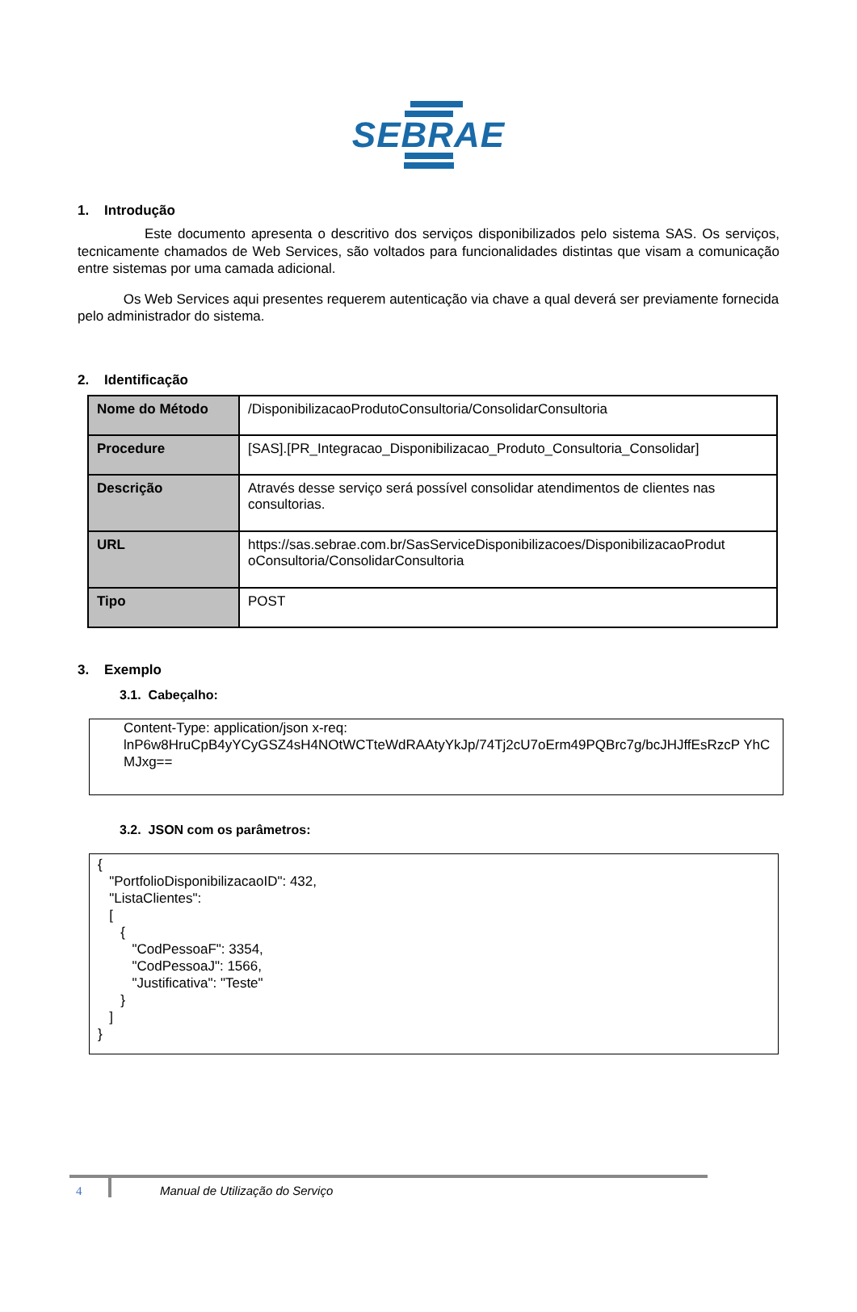SEBRAE
1. Introdução
Este documento apresenta o descritivo dos serviços disponibilizados pelo sistema SAS. Os serviços, tecnicamente chamados de Web Services, são voltados para funcionalidades distintas que visam a comunicação entre sistemas por uma camada adicional.
Os Web Services aqui presentes requerem autenticação via chave a qual deverá ser previamente fornecida pelo administrador do sistema.
2. Identificação
| Nome do Método | /DisponibilizacaoProdutoConsultoria/ConsolidarConsultoria |
| Procedure | [SAS].[PR_Integracao_Disponibilizacao_Produto_Consultoria_Consolidar] |
| Descrição | Através desse serviço será possível consolidar atendimentos de clientes nas consultorias. |
| URL | https://sas.sebrae.com.br/SasServiceDisponibilizacoes/DisponibilizacaoProdut oConsultoria/ConsolidarConsultoria |
| Tipo | POST |
3. Exemplo
3.1. Cabeçalho:
Content-Type: application/json x-req:
lnP6w8HruCpB4yYCyGSZ4sH4NOtWCTteWdRAAtyYkJp/74Tj2cU7oErm49PQBrc7g/bcJHJffEsRzcP YhC MJxg==
3.2. JSON com os parâmetros:
{ "PortfolioDisponibilizacaoID": 432, "ListaClientes": [ { "CodPessoaF": 3354, "CodPessoaJ": 1566, "Justificativa": "Teste" } ] }
4 Manual de Utilização do Serviço